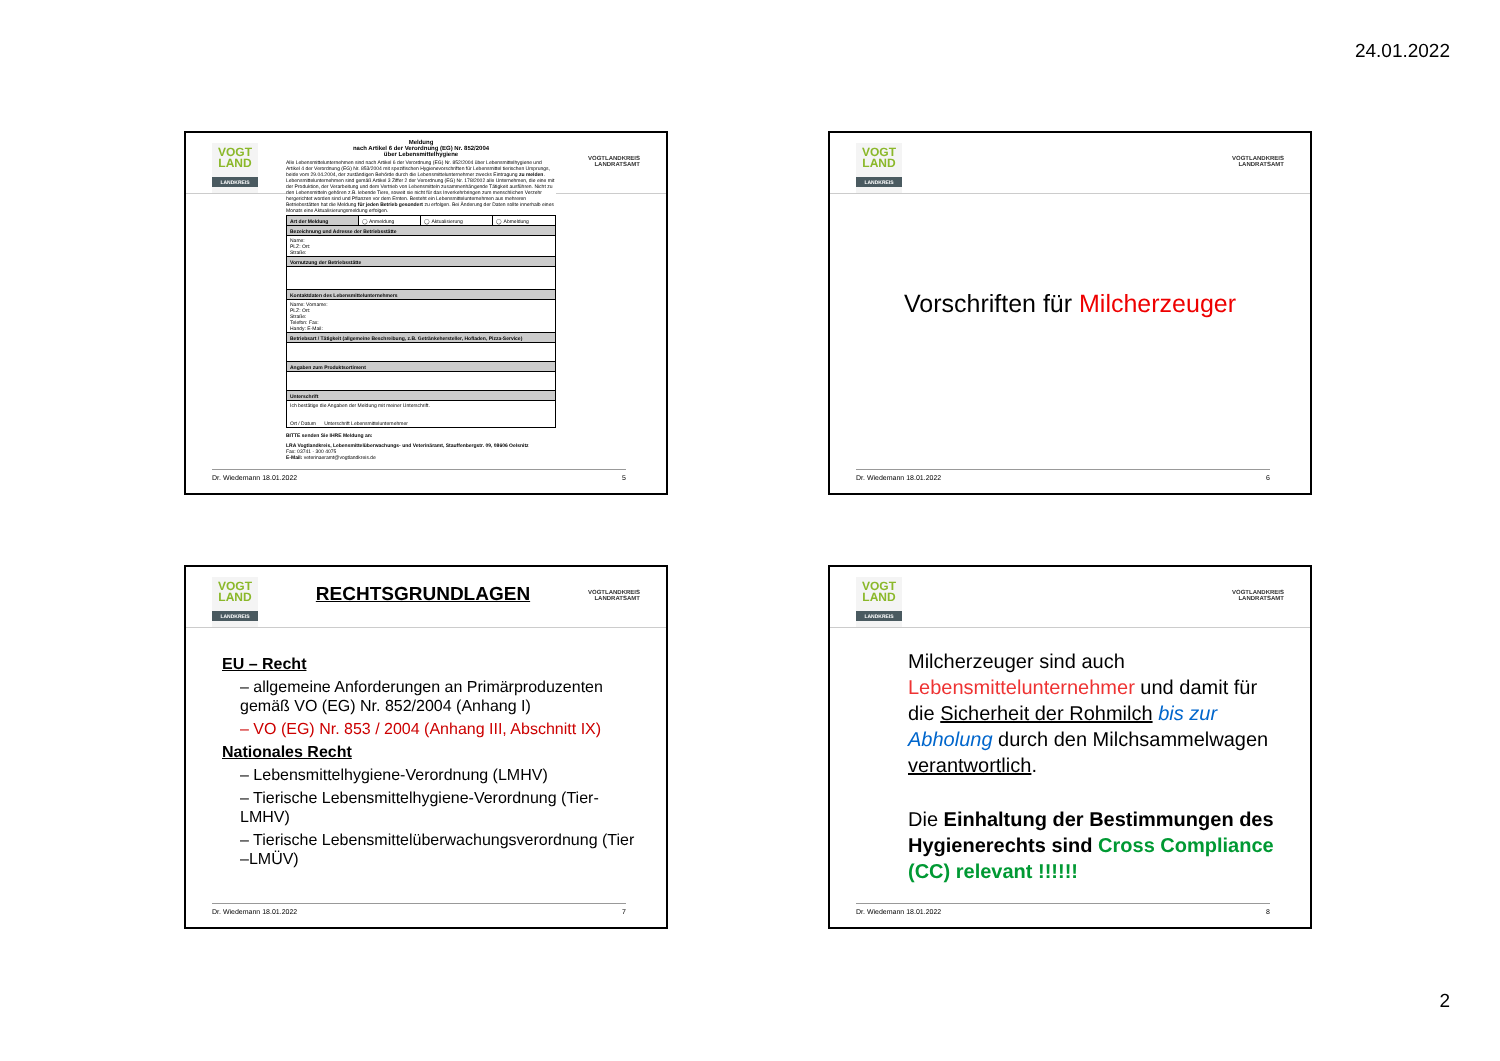24.01.2022
VOGT
LAND
LANDKREIS
VOGTLANDKREIS
LANDRATSAMT
Meldung
nach Artikel 6 der Verordnung (EG) Nr. 852/2004
über Lebensmittelhygiene
Alle Lebensmittelunternehmen sind nach Artikel 6 der Verordnung (EG) Nr. 852/2004 über Lebensmittelhygiene und Artikel 4 der Verordnung (EG) Nr. 853/2004 mit spezifischen Hygienevorschriften für Lebensmittel tierischen Ursprungs, beide vom 29.04.2004, der zuständigen Behörde durch die Lebensmittelunternehmer zwecks Eintragung zu melden. Lebensmittelunternehmen sind gemäß Artikel 3 Ziffer 2 der Verordnung (EG) Nr. 178/2002 alle Unternehmen, die eine mit der Produktion, der Verarbeitung und dem Vertrieb von Lebensmitteln zusammenhängende Tätigkeit ausführen. Nicht zu den Lebensmitteln gehören z.B. lebende Tiere, soweit sie nicht für das Inverkehrbringen zum menschlichen Verzehr hergerichtet worden sind und Pflanzen vor dem Ernten. Besteht ein Lebensmittelunternehmen aus mehreren Betriebsstätten hat die Meldung für jeden Betrieb gesondert zu erfolgen. Bei Änderung der Daten sollte innerhalb eines Monats eine Aktualisierungsmeldung erfolgen.
| Art der Meldung | ◯ Anmeldung | ◯ Aktualisierung | ◯ Abmeldung |
| Bezeichnung und Adresse der Betriebsstätte | | | |
| Name: PLZ: Ort: Straße: | | | |
| Vornutzung der Betriebsstätte | | | |
| Kontaktdaten des Lebensmittelunternehmers | | | |
| Name: Vorname: PLZ: Ort: Straße: Telefon: Fax: Handy: E-Mail: | | | |
| Betriebsart / Tätigkeit (allgemeine Beschreibung, z.B. Getränkehersteller, Hofladen, Pizza-Service) | | | |
| Angaben zum Produktsortiment | | | |
| Unterschrift | | | |
| Ich bestätige die Angaben der Meldung mit meiner Unterschrift. Ort / Datum Unterschrift Lebensmittelunternehmer | | | |
BITTE senden Sie IHRE Meldung an:
LRA Vogtlandkreis, Lebensmittelüberwachungs- und Veterinäramt, Stauffenbergstr. 09, 08606 Oelsnitz
Fax: 03741 - 300 4075
E-Mail: veterinaeramt@vogtlandkreis.de
Dr. Wiedemann 18.01.2022 5
VOGT
LAND
LANDKREIS
VOGTLANDKREIS
LANDRATSAMT
Vorschriften für Milcherzeuger
Dr. Wiedemann 18.01.2022 6
VOGT
LAND
LANDKREIS
RECHTSGRUNDLAGEN
VOGTLANDKREIS
LANDRATSAMT
EU – Recht
– allgemeine Anforderungen an Primärproduzenten gemäß VO (EG) Nr. 852/2004 (Anhang I)
– VO (EG) Nr. 853 / 2004 (Anhang III, Abschnitt IX)
Nationales Recht
– Lebensmittelhygiene-Verordnung (LMHV)
– Tierische Lebensmittelhygiene-Verordnung (Tier-LMHV)
– Tierische Lebensmittelüberwachungsverordnung (Tier –LMÜV)
Dr. Wiedemann 18.01.2022 7
VOGT
LAND
LANDKREIS
VOGTLANDKREIS
LANDRATSAMT
Milcherzeuger sind auch Lebensmittelunternehmer und damit für die Sicherheit der Rohmilch bis zur Abholung durch den Milchsammelwagen verantwortlich.
Die Einhaltung der Bestimmungen des Hygienerechts sind Cross Compliance (CC) relevant !!!!!!
Dr. Wiedemann 18.01.2022 8
2